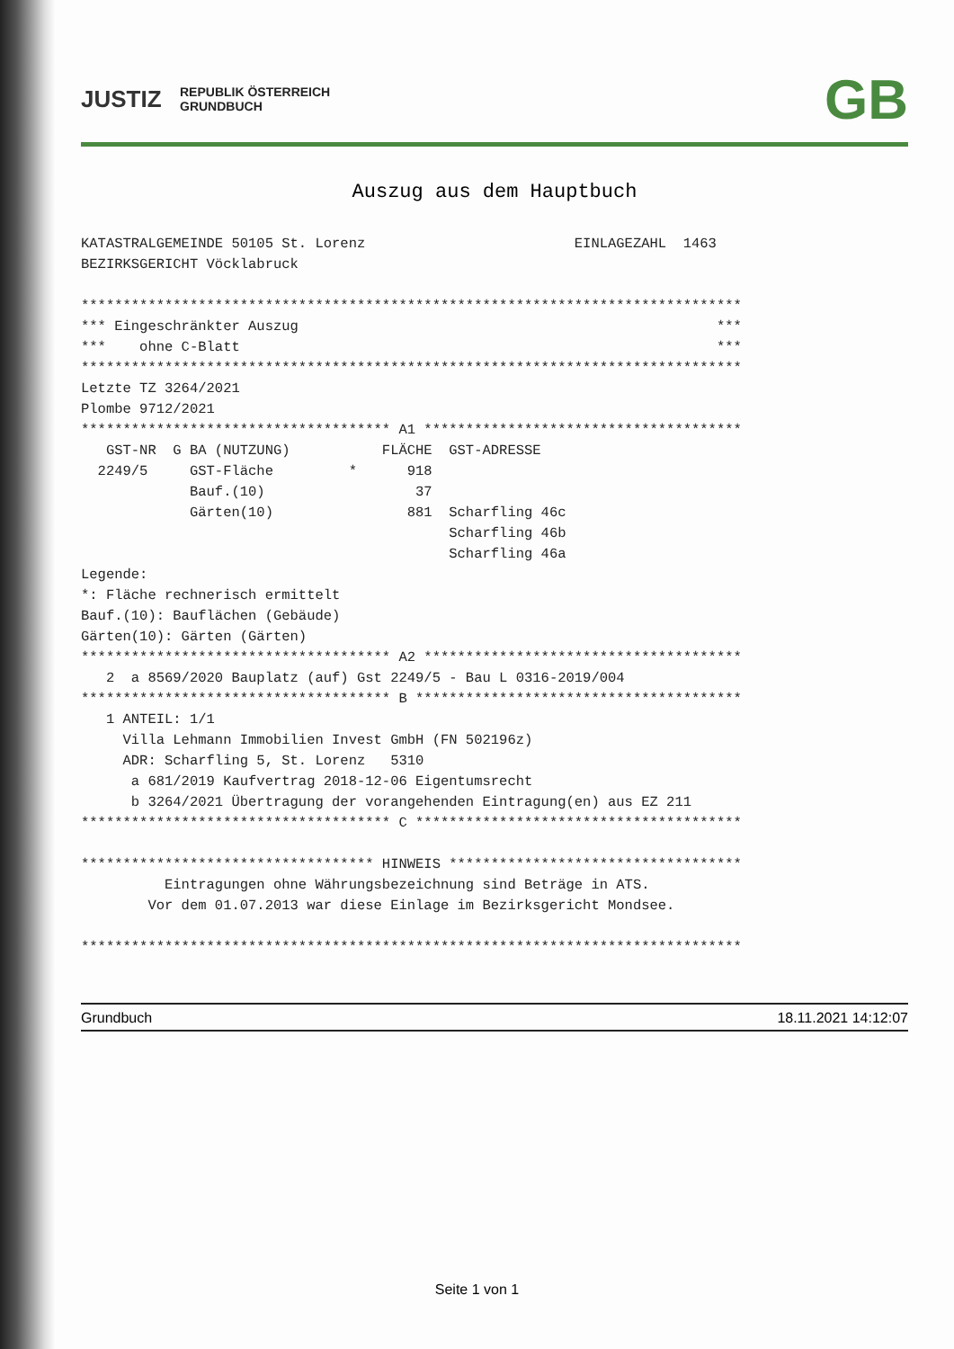JUSTIZ
REPUBLIK ÖSTERREICH
GRUNDBUCH
GB
Auszug aus dem Hauptbuch
KATASTRALGEMEINDE 50105 St. Lorenz                         EINLAGEZAHL  1463
BEZIRKSGERICHT Vöcklabruck

*******************************************************************************
*** Eingeschränkter Auszug                                                  ***
***    ohne C-Blatt                                                         ***
*******************************************************************************
Letzte TZ 3264/2021
Plombe 9712/2021
************************************* A1 **************************************
   GST-NR  G BA (NUTZUNG)           FLÄCHE  GST-ADRESSE
  2249/5     GST-Fläche         *      918
             Bauf.(10)                  37
             Gärten(10)                881  Scharfling 46c
                                            Scharfling 46b
                                            Scharfling 46a
Legende:
*: Fläche rechnerisch ermittelt
Bauf.(10): Bauflächen (Gebäude)
Gärten(10): Gärten (Gärten)
************************************* A2 **************************************
   2  a 8569/2020 Bauplatz (auf) Gst 2249/5 - Bau L 0316-2019/004
************************************* B ***************************************
   1 ANTEIL: 1/1
     Villa Lehmann Immobilien Invest GmbH (FN 502196z)
     ADR: Scharfling 5, St. Lorenz   5310
      a 681/2019 Kaufvertrag 2018-12-06 Eigentumsrecht
      b 3264/2021 Übertragung der vorangehenden Eintragung(en) aus EZ 211
************************************* C ***************************************

*********************************** HINWEIS ***********************************
          Eintragungen ohne Währungsbezeichnung sind Beträge in ATS.
        Vor dem 01.07.2013 war diese Einlage im Bezirksgericht Mondsee.

*******************************************************************************
Grundbuch 18.11.2021 14:12:07
Seite 1 von 1